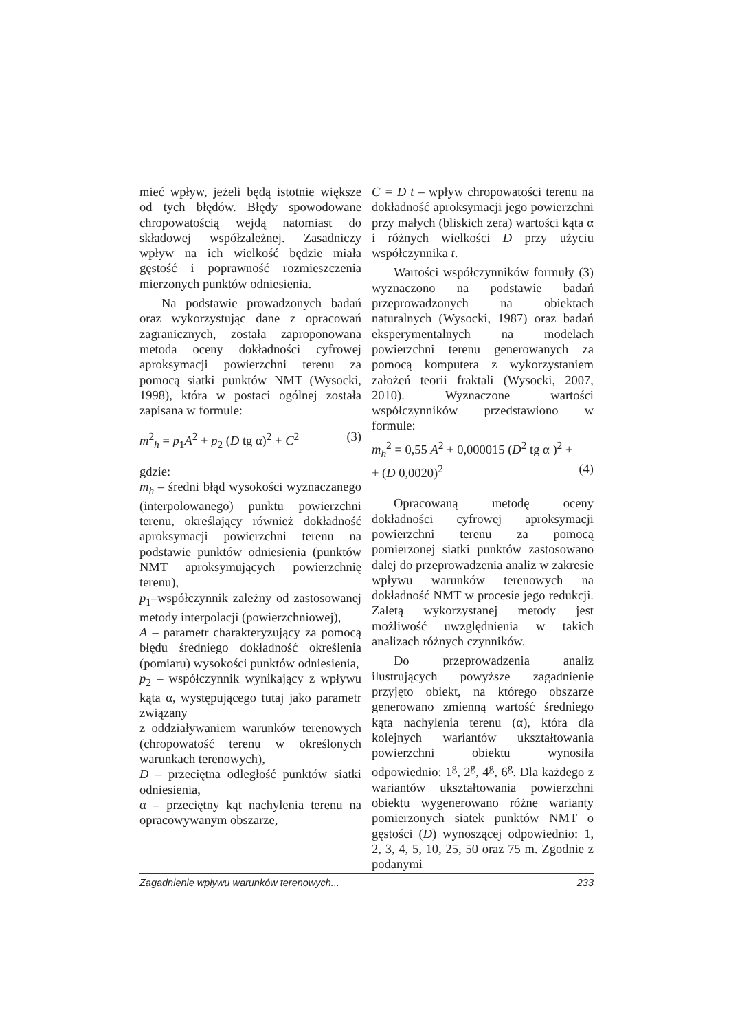mieć wpływ, jeżeli będą istotnie większe od tych błędów. Błędy spowodowane chropowatością wejdą natomiast do składowej współzależnej. Zasadniczy wpływ na ich wielkość będzie miała gęstość i poprawność rozmieszczenia mierzonych punktów odniesienia.
Na podstawie prowadzonych badań oraz wykorzystując dane z opracowań zagranicznych, została zaproponowana metoda oceny dokładności cyfrowej aproksymacji powierzchni terenu za pomocą siatki punktów NMT (Wysocki, 1998), która w postaci ogólnej została zapisana w formule:
m<sup>2</sup><sub>h</sub> = p<sub>1</sub>A<sup>2</sup> + p<sub>2</sub> (D tg α)<sup>2</sup> + C<sup>2</sup> (3)
gdzie:
m<sub>h</sub> – średni błąd wysokości wyznaczanego (interpolowanego) punktu powierzchni terenu, określający również dokładność aproksymacji powierzchni terenu na podstawie punktów odniesienia (punktów NMT aproksymujących powierzchnię terenu),
p<sub>1</sub>–współczynnik zależny od zastosowanej metody interpolacji (powierzchniowej),
A – parametr charakteryzujący za pomocą błędu średniego dokładność określenia (pomiaru) wysokości punktów odniesienia,
p<sub>2</sub> – współczynnik wynikający z wpływu kąta α, występującego tutaj jako parametr związany
z oddziaływaniem warunków terenowych (chropowatość terenu w określonych warunkach terenowych),
D – przeciętna odległość punktów siatki odniesienia,
α – przeciętny kąt nachylenia terenu na opracowywanym obszarze,
C = D t – wpływ chropowatości terenu na dokładność aproksymacji jego powierzchni przy małych (bliskich zera) wartości kąta α i różnych wielkości D przy użyciu współczynnika t.
Wartości współczynników formuły (3) wyznaczono na podstawie badań przeprowadzonych na obiektach naturalnych (Wysocki, 1987) oraz badań eksperymentalnych na modelach powierzchni terenu generowanych za pomocą komputera z wykorzystaniem założeń teorii fraktali (Wysocki, 2007, 2010). Wyznaczone wartości współczynników przedstawiono w formule:
m<sub>h</sub><sup>2</sup> = 0,55 A<sup>2</sup> + 0,000015 (D<sup>2</sup> tg α )<sup>2</sup> +
+ (D 0,0020)<sup>2</sup> (4)
Opracowaną metodę oceny dokładności cyfrowej aproksymacji powierzchni terenu za pomocą pomierzonej siatki punktów zastosowano dalej do przeprowadzenia analiz w zakresie wpływu warunków terenowych na dokładność NMT w procesie jego redukcji. Zaletą wykorzystanej metody jest możliwość uwzględnienia w takich analizach różnych czynników.
Do przeprowadzenia analiz ilustrujących powyższe zagadnienie przyjęto obiekt, na którego obszarze generowano zmienną wartość średniego kąta nachylenia terenu (α), która dla kolejnych wariantów ukształtowania powierzchni obiektu wynosiła odpowiednio: 1<sup>g</sup>, 2<sup>g</sup>, 4<sup>g</sup>, 6<sup>g</sup>. Dla każdego z wariantów ukształtowania powierzchni obiektu wygenerowano różne warianty pomierzonych siatek punktów NMT o gęstości (D) wynoszącej odpowiednio: 1, 2, 3, 4, 5, 10, 25, 50 oraz 75 m. Zgodnie z podanymi
Zagadnienie wpływu warunków terenowych... 233